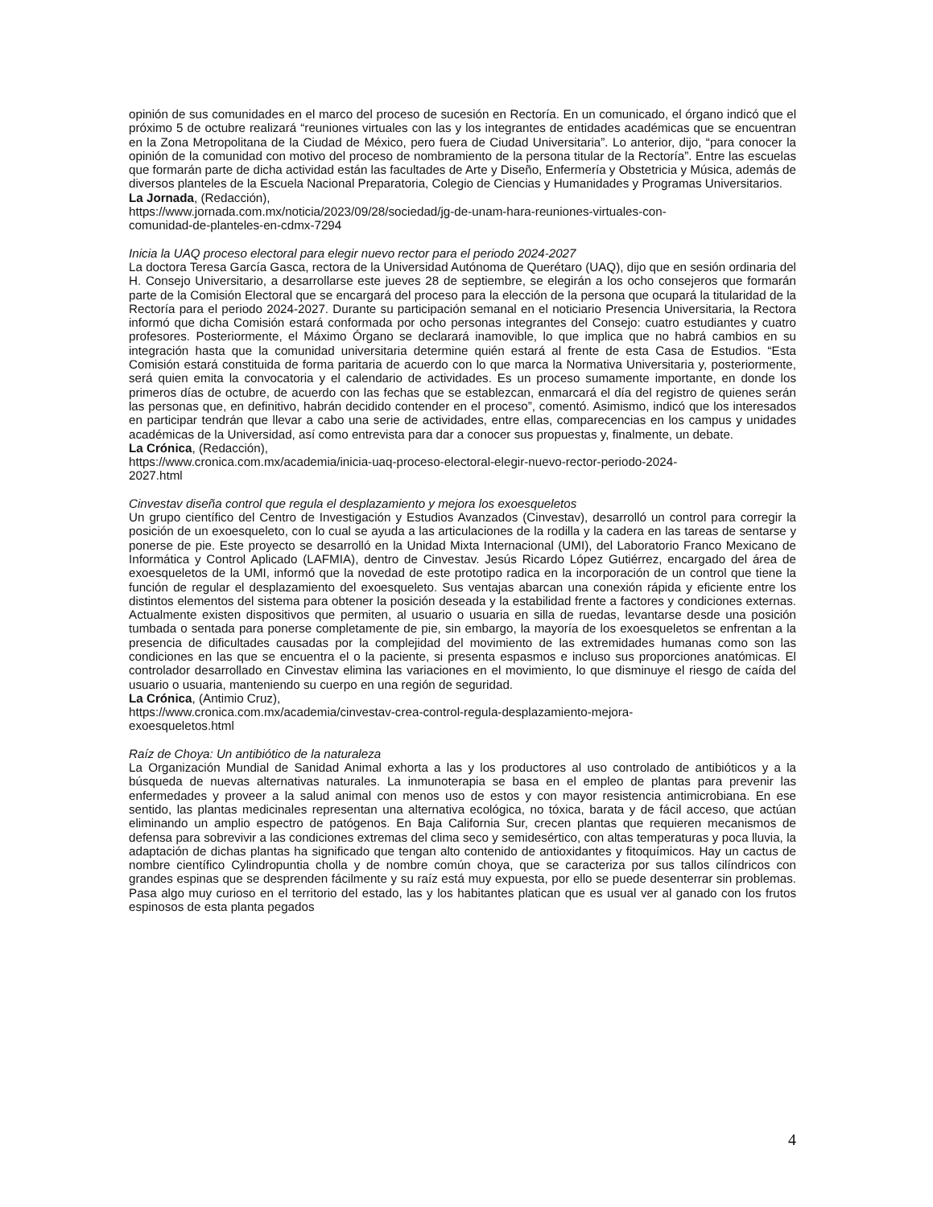opinión de sus comunidades en el marco del proceso de sucesión en Rectoría. En un comunicado, el órgano indicó que el próximo 5 de octubre realizará “reuniones virtuales con las y los integrantes de entidades académicas que se encuentran en la Zona Metropolitana de la Ciudad de México, pero fuera de Ciudad Universitaria”. Lo anterior, dijo, “para conocer la opinión de la comunidad con motivo del proceso de nombramiento de la persona titular de la Rectoría”. Entre las escuelas que formarán parte de dicha actividad están las facultades de Arte y Diseño, Enfermería y Obstetricia y Música, además de diversos planteles de la Escuela Nacional Preparatoria, Colegio de Ciencias y Humanidades y Programas Universitarios.
La Jornada, (Redacción),
https://www.jornada.com.mx/noticia/2023/09/28/sociedad/jg-de-unam-hara-reuniones-virtuales-con-
comunidad-de-planteles-en-cdmx-7294
Inicia la UAQ proceso electoral para elegir nuevo rector para el periodo 2024-2027
La doctora Teresa García Gasca, rectora de la Universidad Autónoma de Querétaro (UAQ), dijo que en sesión ordinaria del H. Consejo Universitario, a desarrollarse este jueves 28 de septiembre, se elegirán a los ocho consejeros que formarán parte de la Comisión Electoral que se encargará del proceso para la elección de la persona que ocupará la titularidad de la Rectoría para el periodo 2024-2027. Durante su participación semanal en el noticiario Presencia Universitaria, la Rectora informó que dicha Comisión estará conformada por ocho personas integrantes del Consejo: cuatro estudiantes y cuatro profesores. Posteriormente, el Máximo Órgano se declarará inamovible, lo que implica que no habrá cambios en su integración hasta que la comunidad universitaria determine quién estará al frente de esta Casa de Estudios. “Esta Comisión estará constituida de forma paritaria de acuerdo con lo que marca la Normativa Universitaria y, posteriormente, será quien emita la convocatoria y el calendario de actividades. Es un proceso sumamente importante, en donde los primeros días de octubre, de acuerdo con las fechas que se establezcan, enmarcará el día del registro de quienes serán las personas que, en definitivo, habrán decidido contender en el proceso”, comentó. Asimismo, indicó que los interesados en participar tendrán que llevar a cabo una serie de actividades, entre ellas, comparecencias en los campus y unidades académicas de la Universidad, así como entrevista para dar a conocer sus propuestas y, finalmente, un debate.
La Crónica, (Redacción),
https://www.cronica.com.mx/academia/inicia-uaq-proceso-electoral-elegir-nuevo-rector-periodo-2024-
2027.html
Cinvestav diseña control que regula el desplazamiento y mejora los exoesqueletos
Un grupo científico del Centro de Investigación y Estudios Avanzados (Cinvestav), desarrolló un control para corregir la posición de un exoesqueleto, con lo cual se ayuda a las articulaciones de la rodilla y la cadera en las tareas de sentarse y ponerse de pie. Este proyecto se desarrolló en la Unidad Mixta Internacional (UMI), del Laboratorio Franco Mexicano de Informática y Control Aplicado (LAFMIA), dentro de Cinvestav. Jesús Ricardo López Gutiérrez, encargado del área de exoesqueletos de la UMI, informó que la novedad de este prototipo radica en la incorporación de un control que tiene la función de regular el desplazamiento del exoesqueleto. Sus ventajas abarcan una conexión rápida y eficiente entre los distintos elementos del sistema para obtener la posición deseada y la estabilidad frente a factores y condiciones externas. Actualmente existen dispositivos que permiten, al usuario o usuaria en silla de ruedas, levantarse desde una posición tumbada o sentada para ponerse completamente de pie, sin embargo, la mayoría de los exoesqueletos se enfrentan a la presencia de dificultades causadas por la complejidad del movimiento de las extremidades humanas como son las condiciones en las que se encuentra el o la paciente, si presenta espasmos e incluso sus proporciones anatómicas. El controlador desarrollado en Cinvestav elimina las variaciones en el movimiento, lo que disminuye el riesgo de caída del usuario o usuaria, manteniendo su cuerpo en una región de seguridad.
La Crónica, (Antimio Cruz),
https://www.cronica.com.mx/academia/cinvestav-crea-control-regula-desplazamiento-mejora-
exoesqueletos.html
Raíz de Choya: Un antibiótico de la naturaleza
La Organización Mundial de Sanidad Animal exhorta a las y los productores al uso controlado de antibióticos y a la búsqueda de nuevas alternativas naturales. La inmunoterapia se basa en el empleo de plantas para prevenir las enfermedades y proveer a la salud animal con menos uso de estos y con mayor resistencia antimicrobiana. En ese sentido, las plantas medicinales representan una alternativa ecológica, no tóxica, barata y de fácil acceso, que actúan eliminando un amplio espectro de patógenos. En Baja California Sur, crecen plantas que requieren mecanismos de defensa para sobrevivir a las condiciones extremas del clima seco y semidesértico, con altas temperaturas y poca lluvia, la adaptación de dichas plantas ha significado que tengan alto contenido de antioxidantes y fitoquímicos. Hay un cactus de nombre científico Cylindropuntia cholla y de nombre común choya, que se caracteriza por sus tallos cilíndricos con grandes espinas que se desprenden fácilmente y su raíz está muy expuesta, por ello se puede desenterrar sin problemas. Pasa algo muy curioso en el territorio del estado, las y los habitantes platican que es usual ver al ganado con los frutos espinosos de esta planta pegados
4